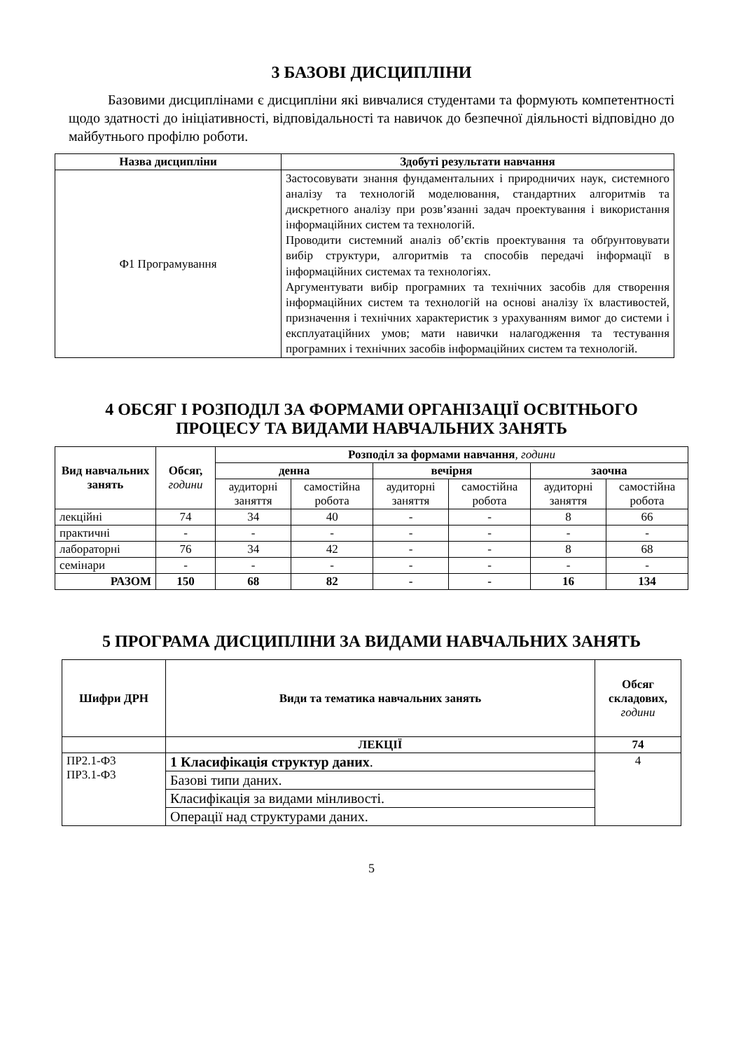3 БАЗОВІ ДИСЦИПЛІНИ
Базовими дисциплінами є дисципліни які вивчалися студентами та формують компетентності щодо здатності до ініціативності, відповідальності та навичок до безпечної діяльності відповідно до майбутнього профілю роботи.
| Назва дисципліни | Здобуті результати навчання |
| --- | --- |
| Ф1 Програмування | Застосовувати знання фундаментальних і природничих наук, системного аналізу та технологій моделювання, стандартних алгоритмів та дискретного аналізу при розв’язанні задач проектування і використання інформаційних систем та технологій. Проводити системний аналіз об’єктів проектування та обґрунтовувати вибір структури, алгоритмів та способів передачі інформації в інформаційних системах та технологіях. Аргументувати вибір програмних та технічних засобів для створення інформаційних систем та технологій на основі аналізу їх властивостей, призначення і технічних характеристик з урахуванням вимог до системи і експлуатаційних умов; мати навички налагодження та тестування програмних і технічних засобів інформаційних систем та технологій. |
4 ОБСЯГ І РОЗПОДІЛ ЗА ФОРМАМИ ОРГАНІЗАЦІЇ ОСВІТНЬОГО
ПРОЦЕСУ ТА ВИДАМИ НАВЧАЛЬНИХ ЗАНЯТЬ
| Вид навчальних занять | Обсяг, години | Розподіл за формами навчання , години | | | | | |
| --- | --- | --- | --- | --- | --- | --- | --- |
| | | денна | | вечірня | | заочна | |
| | | аудиторні заняття | самостійна робота | аудиторні заняття | самостійна робота | аудиторні заняття | самостійна робота |
| лекційні | 74 | 34 | 40 | - | - | 8 | 66 |
| практичні | - | - | - | - | - | - | - |
| лабораторні | 76 | 34 | 42 | - | - | 8 | 68 |
| семінари | - | - | - | - | - | - | - |
| РАЗОМ | 150 | 68 | 82 | - | - | 16 | 134 |
5 ПРОГРАМА ДИСЦИПЛІНИ ЗА ВИДАМИ НАВЧАЛЬНИХ ЗАНЯТЬ
| Шифри ДРН | Види та тематика навчальних занять | Обсяг складових, години |
| --- | --- | --- |
| | ЛЕКЦІЇ | 74 |
| ПР2.1-Ф3 ПР3.1-Ф3 | 1 Класифікація структур даних . | 4 |
| | Базові типи даних. | |
| | Класифікація за видами мінливості. | |
| | Операції над структурами даних. | |
5